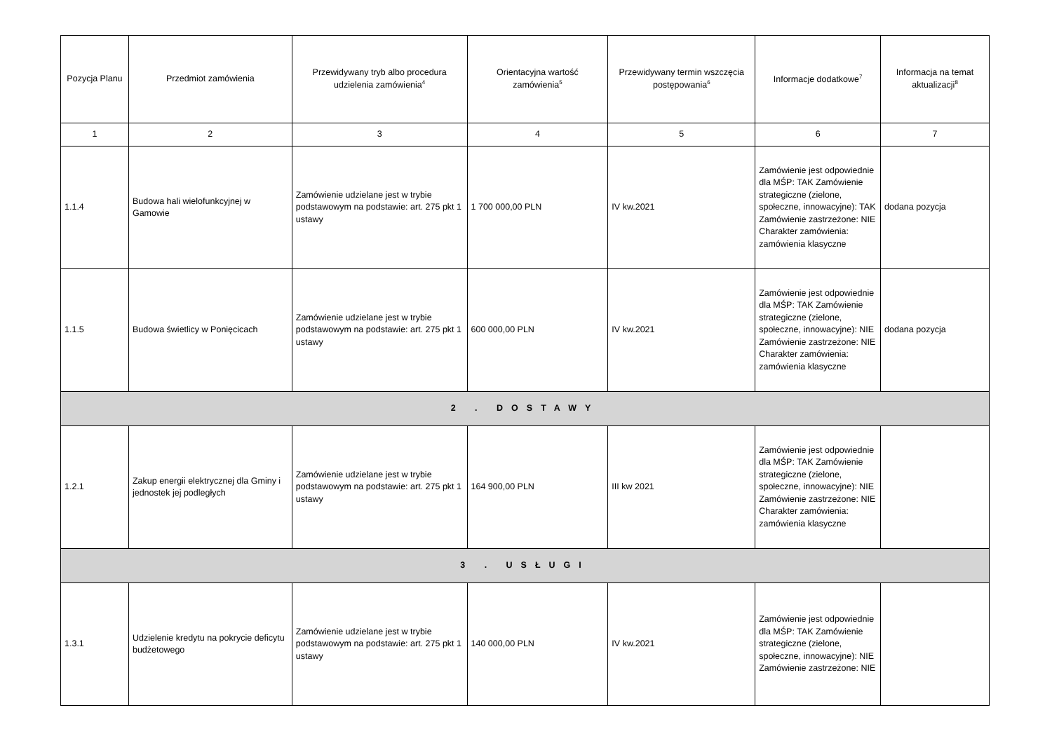| Pozycja Planu | Przedmiot zamówienia | Przewidywany tryb albo procedura udzielenia zamówienia<sup>4</sup> | Orientacyjna wartość zamówienia<sup>5</sup> | Przewidywany termin wszczęcia postępowania<sup>6</sup> | Informacje dodatkowe<sup>7</sup> | Informacja na temat aktualizacji<sup>8</sup> |
| --- | --- | --- | --- | --- | --- | --- |
| 1 | 2 | 3 | 4 | 5 | 6 | 7 |
| 1.1.4 | Budowa hali wielofunkcyjnej w Gamowie | Zamówienie udzielane jest w trybie podstawowym na podstawie: art. 275 pkt 1 ustawy | 1 700 000,00 PLN | IV kw.2021 | Zamówienie jest odpowiednie dla MŚP: TAK Zamówienie strategiczne (zielone, społeczne, innowacyjne): TAK Zamówienie zastrzeżone: NIE Charakter zamówienia: zamówienia klasyczne | dodana pozycja |
| 1.1.5 | Budowa świetlicy w Ponięcicach | Zamówienie udzielane jest w trybie podstawowym na podstawie: art. 275 pkt 1 ustawy | 600 000,00 PLN | IV kw.2021 | Zamówienie jest odpowiednie dla MŚP: TAK Zamówienie strategiczne (zielone, społeczne, innowacyjne): NIE Zamówienie zastrzeżone: NIE Charakter zamówienia: zamówienia klasyczne | dodana pozycja |
| 2 . DOSTAWY | | | | | | |
| 1.2.1 | Zakup energii elektrycznej dla Gminy i jednostek jej podległych | Zamówienie udzielane jest w trybie podstawowym na podstawie: art. 275 pkt 1 ustawy | 164 900,00 PLN | III kw 2021 | Zamówienie jest odpowiednie dla MŚP: TAK Zamówienie strategiczne (zielone, społeczne, innowacyjne): NIE Zamówienie zastrzeżone: NIE Charakter zamówienia: zamówienia klasyczne | |
| 3 . USŁUGI | | | | | | |
| 1.3.1 | Udzielenie kredytu na pokrycie deficytu budżetowego | Zamówienie udzielane jest w trybie podstawowym na podstawie: art. 275 pkt 1 ustawy | 140 000,00 PLN | IV kw.2021 | Zamówienie jest odpowiednie dla MŚP: TAK Zamówienie strategiczne (zielone, społeczne, innowacyjne): NIE Zamówienie zastrzeżone: NIE | |